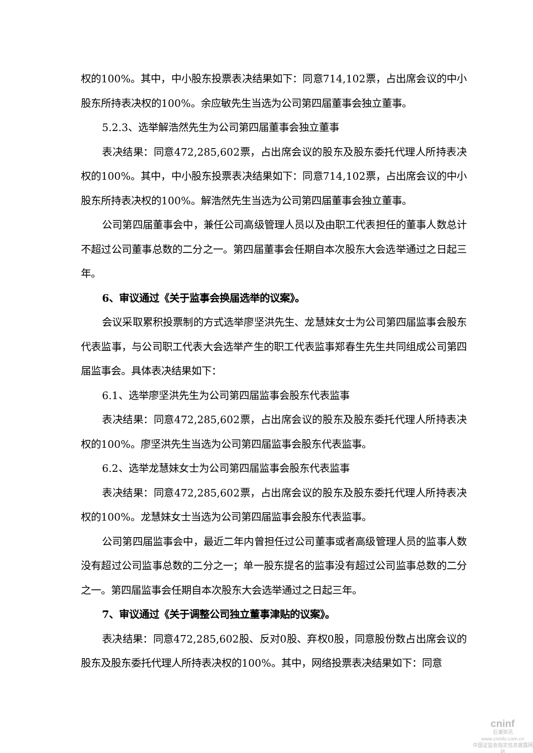权的100%。其中，中小股东投票表决结果如下：同意714,102票，占出席会议的中小股东所持表决权的100%。余应敏先生当选为公司第四届董事会独立董事。
5.2.3、选举解浩然先生为公司第四届董事会独立董事
表决结果：同意472,285,602票，占出席会议的股东及股东委托代理人所持表决权的100%。其中，中小股东投票表决结果如下：同意714,102票，占出席会议的中小股东所持表决权的100%。解浩然先生当选为公司第四届董事会独立董事。
公司第四届董事会中，兼任公司高级管理人员以及由职工代表担任的董事人数总计不超过公司董事总数的二分之一。第四届董事会任期自本次股东大会选举通过之日起三年。
6、审议通过《关于监事会换届选举的议案》。
会议采取累积投票制的方式选举廖坚洪先生、龙慧妹女士为公司第四届监事会股东代表监事，与公司职工代表大会选举产生的职工代表监事郑春生先生共同组成公司第四届监事会。具体表决结果如下：
6.1、选举廖坚洪先生为公司第四届监事会股东代表监事
表决结果：同意472,285,602票，占出席会议的股东及股东委托代理人所持表决权的100%。廖坚洪先生当选为公司第四届监事会股东代表监事。
6.2、选举龙慧妹女士为公司第四届监事会股东代表监事
表决结果：同意472,285,602票，占出席会议的股东及股东委托代理人所持表决权的100%。龙慧妹女士当选为公司第四届监事会股东代表监事。
公司第四届监事会中，最近二年内曾担任过公司董事或者高级管理人员的监事人数没有超过公司监事总数的二分之一；单一股东提名的监事没有超过公司监事总数的二分之一。第四届监事会任期自本次股东大会选举通过之日起三年。
7、审议通过《关于调整公司独立董事津贴的议案》。
表决结果：同意472,285,602股、反对0股、弃权0股，同意股份数占出席会议的股东及股东委托代理人所持表决权的100%。其中，网络投票表决结果如下：同意
cninf
巨潮资讯
www.cninfo.com.cn
中国证监会指定信息披露网站